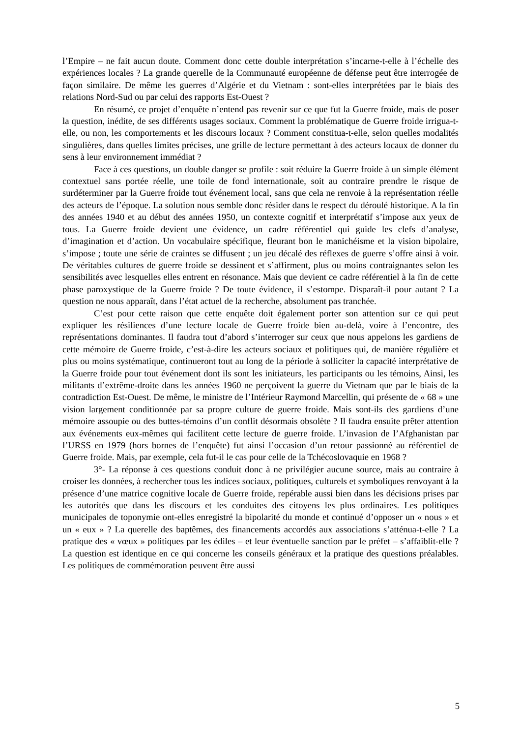l’Empire – ne fait aucun doute. Comment donc cette double interprétation s’incarne-t-elle à l’échelle des expériences locales ? La grande querelle de la Communauté européenne de défense peut être interrogée de façon similaire. De même les guerres d’Algérie et du Vietnam : sont-elles interprétées par le biais des relations Nord-Sud ou par celui des rapports Est-Ouest ?
En résumé, ce projet d’enquête n’entend pas revenir sur ce que fut la Guerre froide, mais de poser la question, inédite, de ses différents usages sociaux. Comment la problématique de Guerre froide irrigua-t-elle, ou non, les comportements et les discours locaux ? Comment constitua-t-elle, selon quelles modalités singulières, dans quelles limites précises, une grille de lecture permettant à des acteurs locaux de donner du sens à leur environnement immédiat ?
Face à ces questions, un double danger se profile : soit réduire la Guerre froide à un simple élément contextuel sans portée réelle, une toile de fond internationale, soit au contraire prendre le risque de surdéterminer par la Guerre froide tout événement local, sans que cela ne renvoie à la représentation réelle des acteurs de l’époque. La solution nous semble donc résider dans le respect du déroulé historique. A la fin des années 1940 et au début des années 1950, un contexte cognitif et interprétatif s’impose aux yeux de tous. La Guerre froide devient une évidence, un cadre référentiel qui guide les clefs d’analyse, d’imagination et d’action. Un vocabulaire spécifique, fleurant bon le manichéisme et la vision bipolaire, s’impose ; toute une série de craintes se diffusent ; un jeu décalé des réflexes de guerre s’offre ainsi à voir. De véritables cultures de guerre froide se dessinent et s’affirment, plus ou moins contraignantes selon les sensibilités avec lesquelles elles entrent en résonance. Mais que devient ce cadre référentiel à la fin de cette phase paroxystique de la Guerre froide ? De toute évidence, il s’estompe. Disparaît-il pour autant ? La question ne nous apparaît, dans l’état actuel de la recherche, absolument pas tranchée.
C’est pour cette raison que cette enquête doit également porter son attention sur ce qui peut expliquer les résiliences d’une lecture locale de Guerre froide bien au-delà, voire à l’encontre, des représentations dominantes. Il faudra tout d’abord s’interroger sur ceux que nous appelons les gardiens de cette mémoire de Guerre froide, c’est-à-dire les acteurs sociaux et politiques qui, de manière régulière et plus ou moins systématique, continueront tout au long de la période à solliciter la capacité interprétative de la Guerre froide pour tout événement dont ils sont les initiateurs, les participants ou les témoins, Ainsi, les militants d’extrême-droite dans les années 1960 ne perçoivent la guerre du Vietnam que par le biais de la contradiction Est-Ouest. De même, le ministre de l’Intérieur Raymond Marcellin, qui présente de « 68 » une vision largement conditionnée par sa propre culture de guerre froide. Mais sont-ils des gardiens d’une mémoire assoupie ou des buttes-témoins d’un conflit désormais obsolète ? Il faudra ensuite prêter attention aux événements eux-mêmes qui facilitent cette lecture de guerre froide. L’invasion de l’Afghanistan par l’URSS en 1979 (hors bornes de l’enquête) fut ainsi l’occasion d’un retour passionné au référentiel de Guerre froide. Mais, par exemple, cela fut-il le cas pour celle de la Tchécoslovaquie en 1968 ?
3°- La réponse à ces questions conduit donc à ne privilégier aucune source, mais au contraire à croiser les données, à rechercher tous les indices sociaux, politiques, culturels et symboliques renvoyant à la présence d’une matrice cognitive locale de Guerre froide, repérable aussi bien dans les décisions prises par les autorités que dans les discours et les conduites des citoyens les plus ordinaires. Les politiques municipales de toponymie ont-elles enregistré la bipolarité du monde et continué d’opposer un « nous » et un « eux » ? La querelle des baptêmes, des financements accordés aux associations s’atténua-t-elle ? La pratique des « vœux » politiques par les édiles – et leur éventuelle sanction par le préfet – s’affaiblit-elle ? La question est identique en ce qui concerne les conseils généraux et la pratique des questions préalables. Les politiques de commémoration peuvent être aussi
5